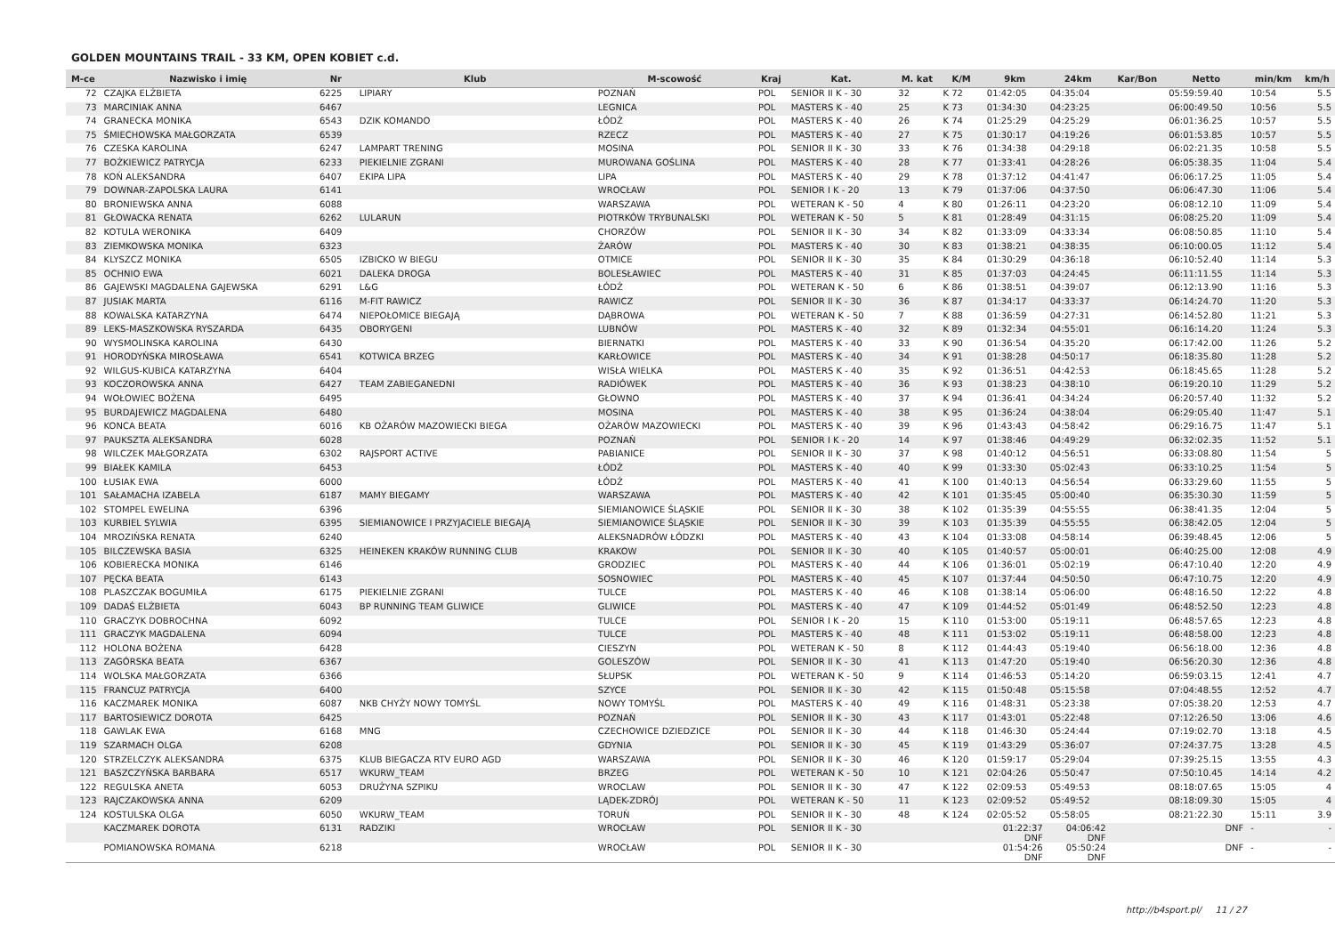GOLDEN MOUNTAINS TRAIL - 33 KM, OPEN KOBIET c.d.
| M-ce | Nazwisko i imię | Nr | Klub | M-scowość | Kraj | Kat. | M. kat | K/M | 9km | 24km | Kar/Bon | Netto | min/km | km/h |
| --- | --- | --- | --- | --- | --- | --- | --- | --- | --- | --- | --- | --- | --- | --- |
| 72 | CZAJKA ELŻBIETA | 6225 | LIPIARY | POZNAŃ | POL | SENIOR II K - 30 | 32 | K 72 | 01:42:05 | 04:35:04 | | 05:59:59.40 | 10:54 | 5.5 |
| 73 | MARCINIAK ANNA | 6467 | | LEGNICA | POL | MASTERS K - 40 | 25 | K 73 | 01:34:30 | 04:23:25 | | 06:00:49.50 | 10:56 | 5.5 |
| 74 | GRANECKA MONIKA | 6543 | DZIK KOMANDO | ŁÓDŹ | POL | MASTERS K - 40 | 26 | K 74 | 01:25:29 | 04:25:29 | | 06:01:36.25 | 10:57 | 5.5 |
| 75 | ŚMIECHOWSKA MAŁGORZATA | 6539 | | RZECZ | POL | MASTERS K - 40 | 27 | K 75 | 01:30:17 | 04:19:26 | | 06:01:53.85 | 10:57 | 5.5 |
| 76 | CZESKA KAROLINA | 6247 | LAMPART TRENING | MOSINA | POL | SENIOR II K - 30 | 33 | K 76 | 01:34:38 | 04:29:18 | | 06:02:21.35 | 10:58 | 5.5 |
| 77 | BOŻKIEWICZ PATRYCJA | 6233 | PIEKIELNIE ZGRANI | MUROWANA GOŚLINA | POL | MASTERS K - 40 | 28 | K 77 | 01:33:41 | 04:28:26 | | 06:05:38.35 | 11:04 | 5.4 |
| 78 | KOŃ ALEKSANDRA | 6407 | EKIPA LIPA | LIPA | POL | MASTERS K - 40 | 29 | K 78 | 01:37:12 | 04:41:47 | | 06:06:17.25 | 11:05 | 5.4 |
| 79 | DOWNAR-ZAPOLSKA LAURA | 6141 | | WROCŁAW | POL | SENIOR I K - 20 | 13 | K 79 | 01:37:06 | 04:37:50 | | 06:06:47.30 | 11:06 | 5.4 |
| 80 | BRONIEWSKA ANNA | 6088 | | WARSZAWA | POL | WETERAN K - 50 | 4 | K 80 | 01:26:11 | 04:23:20 | | 06:08:12.10 | 11:09 | 5.4 |
| 81 | GŁOWACKA RENATA | 6262 | LULARUN | PIOTRKÓW TRYBUNALSKI | POL | WETERAN K - 50 | 5 | K 81 | 01:28:49 | 04:31:15 | | 06:08:25.20 | 11:09 | 5.4 |
| 82 | KOTULA WERONIKA | 6409 | | CHORZÓW | POL | SENIOR II K - 30 | 34 | K 82 | 01:33:09 | 04:33:34 | | 06:08:50.85 | 11:10 | 5.4 |
| 83 | ZIEMKOWSKA MONIKA | 6323 | | ŻARÓW | POL | MASTERS K - 40 | 30 | K 83 | 01:38:21 | 04:38:35 | | 06:10:00.05 | 11:12 | 5.4 |
| 84 | KLYSZCZ MONIKA | 6505 | IZBICKO W BIEGU | OTMICE | POL | SENIOR II K - 30 | 35 | K 84 | 01:30:29 | 04:36:18 | | 06:10:52.40 | 11:14 | 5.3 |
| 85 | OCHNIO EWA | 6021 | DALEKA DROGA | BOLESŁAWIEC | POL | MASTERS K - 40 | 31 | K 85 | 01:37:03 | 04:24:45 | | 06:11:11.55 | 11:14 | 5.3 |
| 86 | GAJEWSKI MAGDALENA GAJEWSKA | 6291 | L&G | ŁÓDŹ | POL | WETERAN K - 50 | 6 | K 86 | 01:38:51 | 04:39:07 | | 06:12:13.90 | 11:16 | 5.3 |
| 87 | JUSIAK MARTA | 6116 | M-FIT RAWICZ | RAWICZ | POL | SENIOR II K - 30 | 36 | K 87 | 01:34:17 | 04:33:37 | | 06:14:24.70 | 11:20 | 5.3 |
| 88 | KOWALSKA KATARZYNA | 6474 | NIEPOŁOMICE BIEGAJĄ | DĄBROWA | POL | WETERAN K - 50 | 7 | K 88 | 01:36:59 | 04:27:31 | | 06:14:52.80 | 11:21 | 5.3 |
| 89 | LEKS-MASZKOWSKA RYSZARDA | 6435 | OBORYGENI | LUBNÓW | POL | MASTERS K - 40 | 32 | K 89 | 01:32:34 | 04:55:01 | | 06:16:14.20 | 11:24 | 5.3 |
| 90 | WYSMOLINSKA KAROLINA | 6430 | | BIERNATKI | POL | MASTERS K - 40 | 33 | K 90 | 01:36:54 | 04:35:20 | | 06:17:42.00 | 11:26 | 5.2 |
| 91 | HORODYŃSKA MIROSŁAWA | 6541 | KOTWICA BRZEG | KARŁOWICE | POL | MASTERS K - 40 | 34 | K 91 | 01:38:28 | 04:50:17 | | 06:18:35.80 | 11:28 | 5.2 |
| 92 | WILGUS-KUBICA KATARZYNA | 6404 | | WISŁA WIELKA | POL | MASTERS K - 40 | 35 | K 92 | 01:36:51 | 04:42:53 | | 06:18:45.65 | 11:28 | 5.2 |
| 93 | KOCZOROWSKA ANNA | 6427 | TEAM ZABIEGANEDNI | RADIÓWEK | POL | MASTERS K - 40 | 36 | K 93 | 01:38:23 | 04:38:10 | | 06:19:20.10 | 11:29 | 5.2 |
| 94 | WOŁOWIEC BOŻENA | 6495 | | GŁOWNO | POL | MASTERS K - 40 | 37 | K 94 | 01:36:41 | 04:34:24 | | 06:20:57.40 | 11:32 | 5.2 |
| 95 | BURDAJEWICZ MAGDALENA | 6480 | | MOSINA | POL | MASTERS K - 40 | 38 | K 95 | 01:36:24 | 04:38:04 | | 06:29:05.40 | 11:47 | 5.1 |
| 96 | KONCA BEATA | 6016 | KB OŻARÓW MAZOWIECKI BIEGA | OŻARÓW MAZOWIECKI | POL | MASTERS K - 40 | 39 | K 96 | 01:43:43 | 04:58:42 | | 06:29:16.75 | 11:47 | 5.1 |
| 97 | PAUKSZTA ALEKSANDRA | 6028 | | POZNAŃ | POL | SENIOR I K - 20 | 14 | K 97 | 01:38:46 | 04:49:29 | | 06:32:02.35 | 11:52 | 5.1 |
| 98 | WILCZEK MAŁGORZATA | 6302 | RAJSPORT ACTIVE | PABIANICE | POL | SENIOR II K - 30 | 37 | K 98 | 01:40:12 | 04:56:51 | | 06:33:08.80 | 11:54 | 5 |
| 99 | BIAŁEK KAMILA | 6453 | | ŁÓDŹ | POL | MASTERS K - 40 | 40 | K 99 | 01:33:30 | 05:02:43 | | 06:33:10.25 | 11:54 | 5 |
| 100 | ŁUSIAK EWA | 6000 | | ŁÓDŹ | POL | MASTERS K - 40 | 41 | K 100 | 01:40:13 | 04:56:54 | | 06:33:29.60 | 11:55 | 5 |
| 101 | SAŁAMACHA IZABELA | 6187 | MAMY BIEGAMY | WARSZAWA | POL | MASTERS K - 40 | 42 | K 101 | 01:35:45 | 05:00:40 | | 06:35:30.30 | 11:59 | 5 |
| 102 | STOMPEL EWELINA | 6396 | | SIEMIANOWICE ŚLĄSKIE | POL | SENIOR II K - 30 | 38 | K 102 | 01:35:39 | 04:55:55 | | 06:38:41.35 | 12:04 | 5 |
| 103 | KURBIEL SYLWIA | 6395 | SIEMIANOWICE I PRZYJACIELE BIEGAJĄ | SIEMIANOWICE ŚLĄSKIE | POL | SENIOR II K - 30 | 39 | K 103 | 01:35:39 | 04:55:55 | | 06:38:42.05 | 12:04 | 5 |
| 104 | MROZIŃSKA RENATA | 6240 | | ALEKSNADRÓW ŁÓDZKI | POL | MASTERS K - 40 | 43 | K 104 | 01:33:08 | 04:58:14 | | 06:39:48.45 | 12:06 | 5 |
| 105 | BILCZEWSKA BASIA | 6325 | HEINEKEN KRAKÓW RUNNING CLUB | KRAKOW | POL | SENIOR II K - 30 | 40 | K 105 | 01:40:57 | 05:00:01 | | 06:40:25.00 | 12:08 | 4.9 |
| 106 | KOBIERECKA MONIKA | 6146 | | GRODZIEC | POL | MASTERS K - 40 | 44 | K 106 | 01:36:01 | 05:02:19 | | 06:47:10.40 | 12:20 | 4.9 |
| 107 | PĘCKA BEATA | 6143 | | SOSNOWIEC | POL | MASTERS K - 40 | 45 | K 107 | 01:37:44 | 04:50:50 | | 06:47:10.75 | 12:20 | 4.9 |
| 108 | PLASZCZAK BOGUMIŁA | 6175 | PIEKIELNIE ZGRANI | TULCE | POL | MASTERS K - 40 | 46 | K 108 | 01:38:14 | 05:06:00 | | 06:48:16.50 | 12:22 | 4.8 |
| 109 | DADAŚ ELŻBIETA | 6043 | BP RUNNING TEAM GLIWICE | GLIWICE | POL | MASTERS K - 40 | 47 | K 109 | 01:44:52 | 05:01:49 | | 06:48:52.50 | 12:23 | 4.8 |
| 110 | GRACZYK DOBROCHNA | 6092 | | TULCE | POL | SENIOR I K - 20 | 15 | K 110 | 01:53:00 | 05:19:11 | | 06:48:57.65 | 12:23 | 4.8 |
| 111 | GRACZYK MAGDALENA | 6094 | | TULCE | POL | MASTERS K - 40 | 48 | K 111 | 01:53:02 | 05:19:11 | | 06:48:58.00 | 12:23 | 4.8 |
| 112 | HOLONA BOŻENA | 6428 | | CIESZYN | POL | WETERAN K - 50 | 8 | K 112 | 01:44:43 | 05:19:40 | | 06:56:18.00 | 12:36 | 4.8 |
| 113 | ZAGÓRSKA BEATA | 6367 | | GOLESZÓW | POL | SENIOR II K - 30 | 41 | K 113 | 01:47:20 | 05:19:40 | | 06:56:20.30 | 12:36 | 4.8 |
| 114 | WOLSKA MAŁGORZATA | 6366 | | SŁUPSK | POL | WETERAN K - 50 | 9 | K 114 | 01:46:53 | 05:14:20 | | 06:59:03.15 | 12:41 | 4.7 |
| 115 | FRANCUZ PATRYCJA | 6400 | | SZYCE | POL | SENIOR II K - 30 | 42 | K 115 | 01:50:48 | 05:15:58 | | 07:04:48.55 | 12:52 | 4.7 |
| 116 | KACZMAREK MONIKA | 6087 | NKB CHYŻY NOWY TOMYŚL | NOWY TOMYŚL | POL | MASTERS K - 40 | 49 | K 116 | 01:48:31 | 05:23:38 | | 07:05:38.20 | 12:53 | 4.7 |
| 117 | BARTOSIEWICZ DOROTA | 6425 | | POZNAŃ | POL | SENIOR II K - 30 | 43 | K 117 | 01:43:01 | 05:22:48 | | 07:12:26.50 | 13:06 | 4.6 |
| 118 | GAWLAK EWA | 6168 | MNG | CZECHOWICE DZIEDZICE | POL | SENIOR II K - 30 | 44 | K 118 | 01:46:30 | 05:24:44 | | 07:19:02.70 | 13:18 | 4.5 |
| 119 | SZARMACH OLGA | 6208 | | GDYNIA | POL | SENIOR II K - 30 | 45 | K 119 | 01:43:29 | 05:36:07 | | 07:24:37.75 | 13:28 | 4.5 |
| 120 | STRZELCZYK ALEKSANDRA | 6375 | KLUB BIEGACZA RTV EURO AGD | WARSZAWA | POL | SENIOR II K - 30 | 46 | K 120 | 01:59:17 | 05:29:04 | | 07:39:25.15 | 13:55 | 4.3 |
| 121 | BASZCZYŃSKA BARBARA | 6517 | WKURW_TEAM | BRZEG | POL | WETERAN K - 50 | 10 | K 121 | 02:04:26 | 05:50:47 | | 07:50:10.45 | 14:14 | 4.2 |
| 122 | REGULSKA ANETA | 6053 | DRUŻYNA SZPIKU | WROCLAW | POL | SENIOR II K - 30 | 47 | K 122 | 02:09:53 | 05:49:53 | | 08:18:07.65 | 15:05 | 4 |
| 123 | RAJCZAKOWSKA ANNA | 6209 | | LĄDEK-ZDRÓJ | POL | WETERAN K - 50 | 11 | K 123 | 02:09:52 | 05:49:52 | | 08:18:09.30 | 15:05 | 4 |
| 124 | KOSTULSKA OLGA | 6050 | WKURW_TEAM | TORUŃ | POL | SENIOR II K - 30 | 48 | K 124 | 02:05:52 | 05:58:05 | | 08:21:22.30 | 15:11 | 3.9 |
| | KACZMAREK DOROTA | 6131 | RADZIKI | WROCŁAW | POL | SENIOR II K - 30 | | | 01:22:37 DNF | 04:06:42 DNF | | DNF | - | - |
| | POMIANOWSKA ROMANA | 6218 | | WROCŁAW | POL | SENIOR II K - 30 | | | 01:54:26 DNF | 05:50:24 DNF | | DNF | - | - |
http://b4sport.pl/ 11 / 27